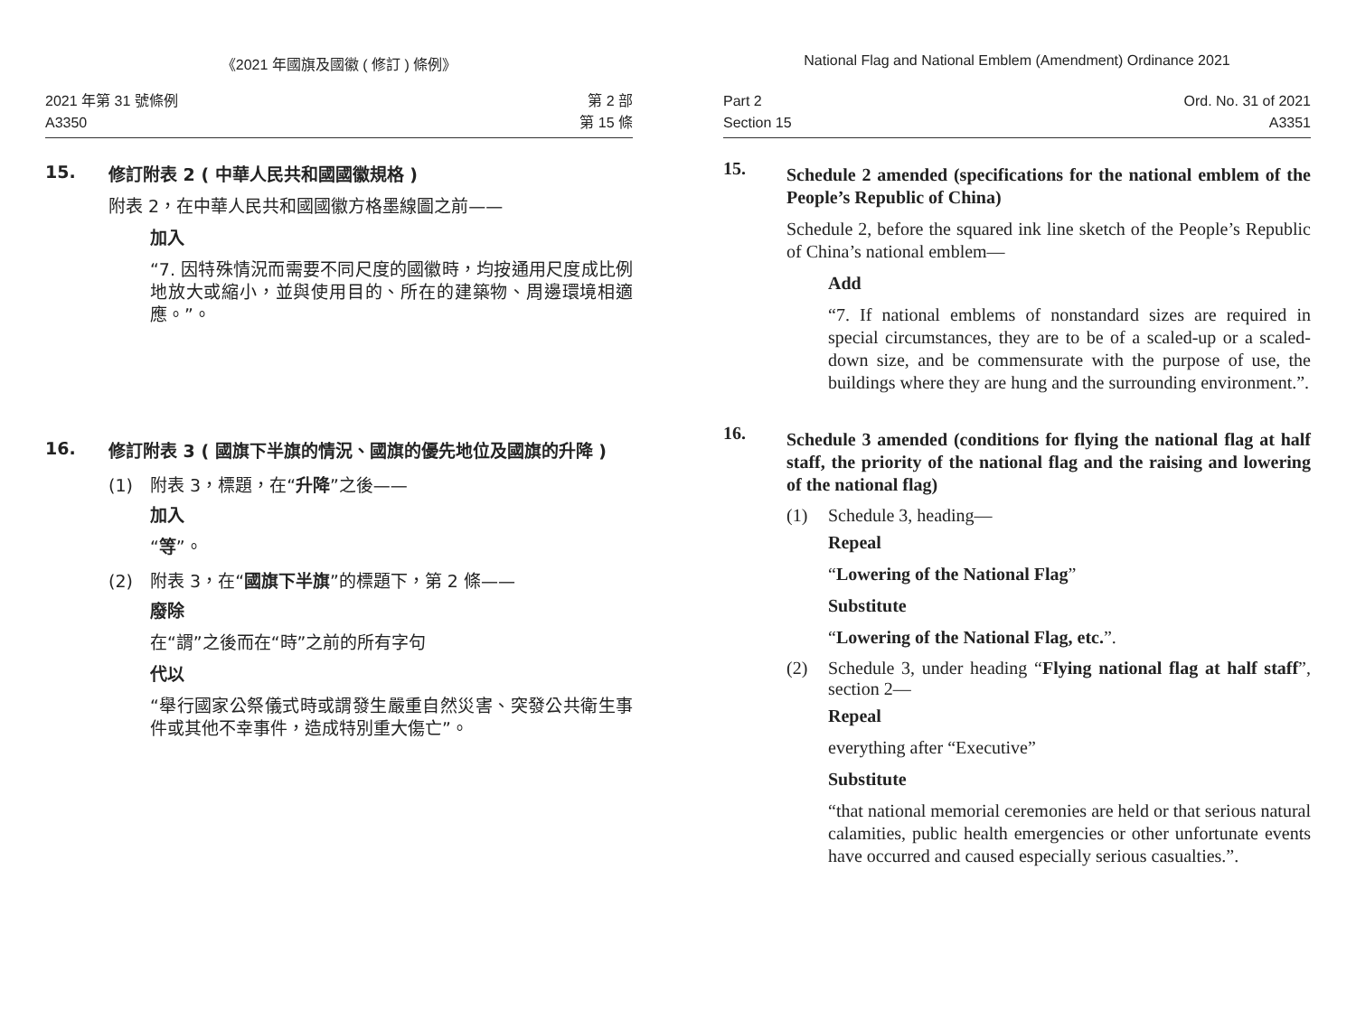《2021 年國旗及國徽 ( 修訂 ) 條例》
2021 年第 31 號條例
A3350
第 2 部
第 15 條
15.
修訂附表 2 ( 中華人民共和國國徽規格 )
附表 2，在中華人民共和國國徽方格墨線圖之前——
加入
“7. 因特殊情況而需要不同尺度的國徽時，均按通用尺度成比例地放大或縮小，並與使用目的、所在的建築物、周邊環境相適應。”。
16.
修訂附表 3 ( 國旗下半旗的情況、國旗的優先地位及國旗的升降 )
(1) 附表 3，標題，在“升降”之後——
加入
“等”。
(2) 附表 3，在“國旗下半旗”的標題下，第 2 條——
廢除
在“謂”之後而在“時”之前的所有字句
代以
“舉行國家公祭儀式時或謂發生嚴重自然災害、突發公共衛生事件或其他不幸事件，造成特別重大傷亡”。
National Flag and National Emblem (Amendment) Ordinance 2021
Part 2
Section 15
Ord. No. 31 of 2021
A3351
15.
Schedule 2 amended (specifications for the national emblem of the People’s Republic of China)
Schedule 2, before the squared ink line sketch of the People’s Republic of China’s national emblem—
Add
“7. If national emblems of nonstandard sizes are required in special circumstances, they are to be of a scaled-up or a scaled-down size, and be commensurate with the purpose of use, the buildings where they are hung and the surrounding environment.”.
16.
Schedule 3 amended (conditions for flying the national flag at half staff, the priority of the national flag and the raising and lowering of the national flag)
(1) Schedule 3, heading—
Repeal
“Lowering of the National Flag”
Substitute
“Lowering of the National Flag, etc.”.
(2) Schedule 3, under heading “Flying national flag at half staff”, section 2—
Repeal
everything after “Executive”
Substitute
“that national memorial ceremonies are held or that serious natural calamities, public health emergencies or other unfortunate events have occurred and caused especially serious casualties.”.